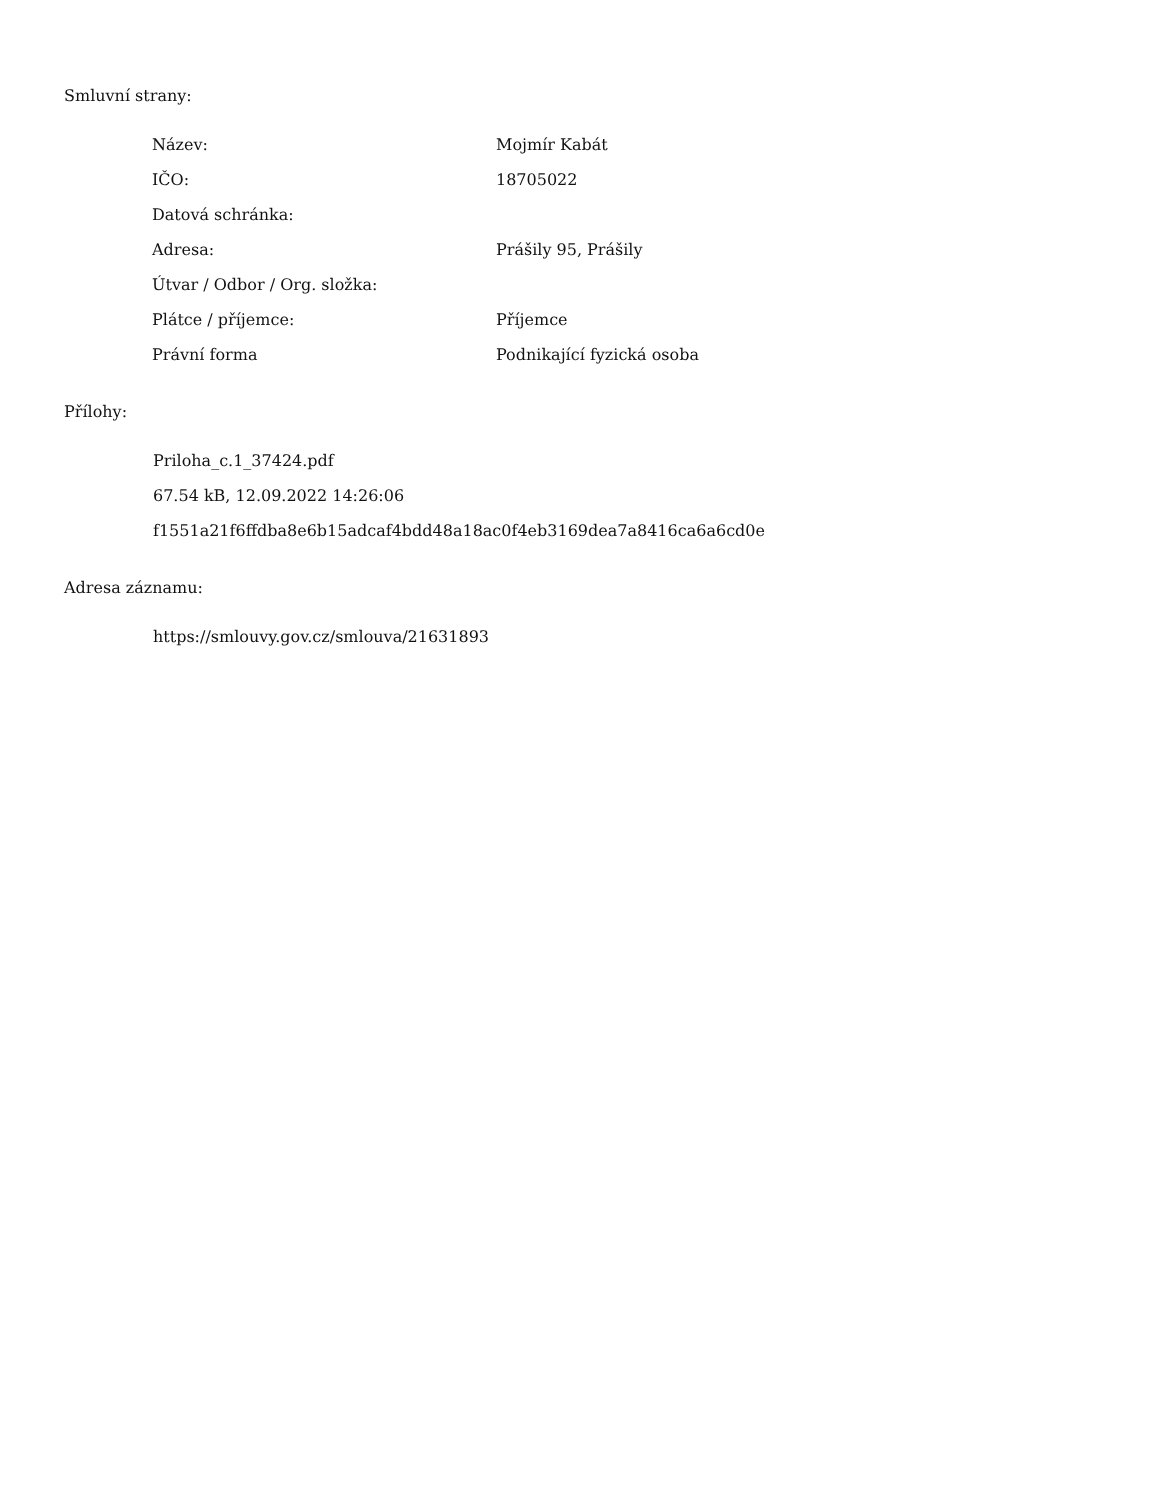Smluvní strany:
| Název: | Mojmír Kabát |
| IČO: | 18705022 |
| Datová schránka: | |
| Adresa: | Prášily 95, Prášily |
| Útvar / Odbor / Org. složka: | |
| Plátce / příjemce: | Příjemce |
| Právní forma | Podnikající fyzická osoba |
Přílohy:
Priloha_c.1_37424.pdf
67.54 kB, 12.09.2022 14:26:06
f1551a21f6ffdba8e6b15adcaf4bdd48a18ac0f4eb3169dea7a8416ca6a6cd0e
Adresa záznamu:
https://smlouvy.gov.cz/smlouva/21631893